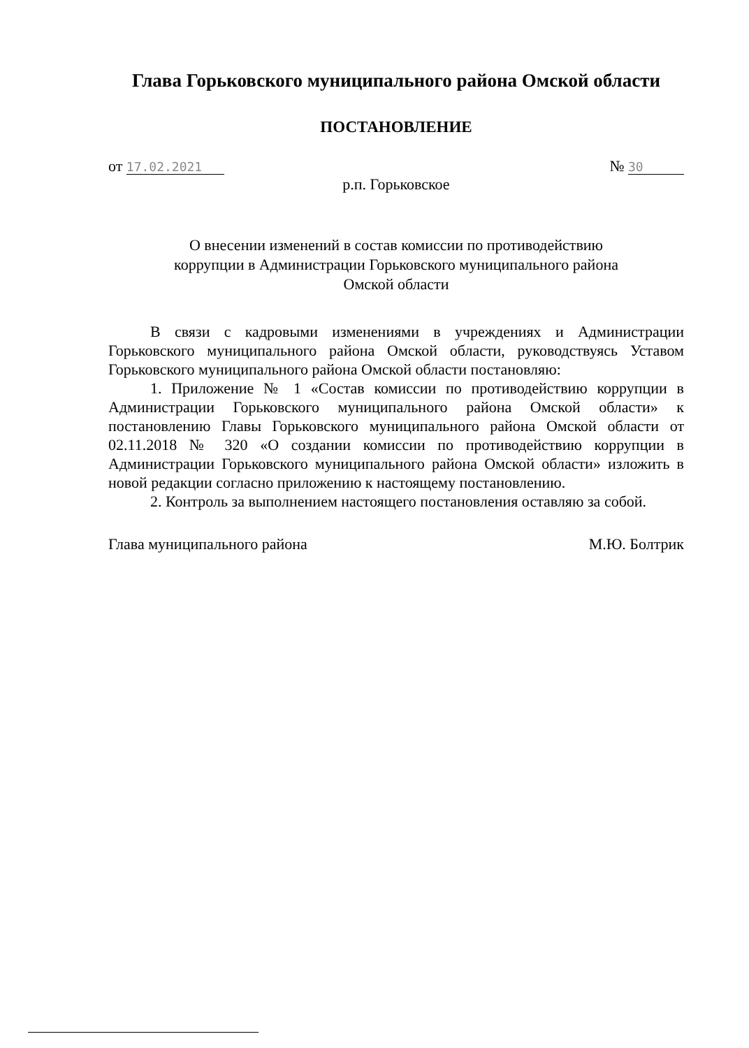Глава Горьковского муниципального района Омской области
ПОСТАНОВЛЕНИЕ
от 17.02.2021 № 30
р.п. Горьковское
О внесении изменений в состав комиссии по противодействию
коррупции в Администрации Горьковского муниципального района
Омской области
В связи с кадровыми изменениями в учреждениях и Администрации Горьковского муниципального района Омской области, руководствуясь Уставом Горьковского муниципального района Омской области постановляю:
1. Приложение № 1 «Состав комиссии по противодействию коррупции в Администрации Горьковского муниципального района Омской области» к постановлению Главы Горьковского муниципального района Омской области от 02.11.2018 № 320 «О создании комиссии по противодействию коррупции в Администрации Горьковского муниципального района Омской области» изложить в новой редакции согласно приложению к настоящему постановлению.
2. Контроль за выполнением настоящего постановления оставляю за собой.
Глава муниципального района М.Ю. Болтрик